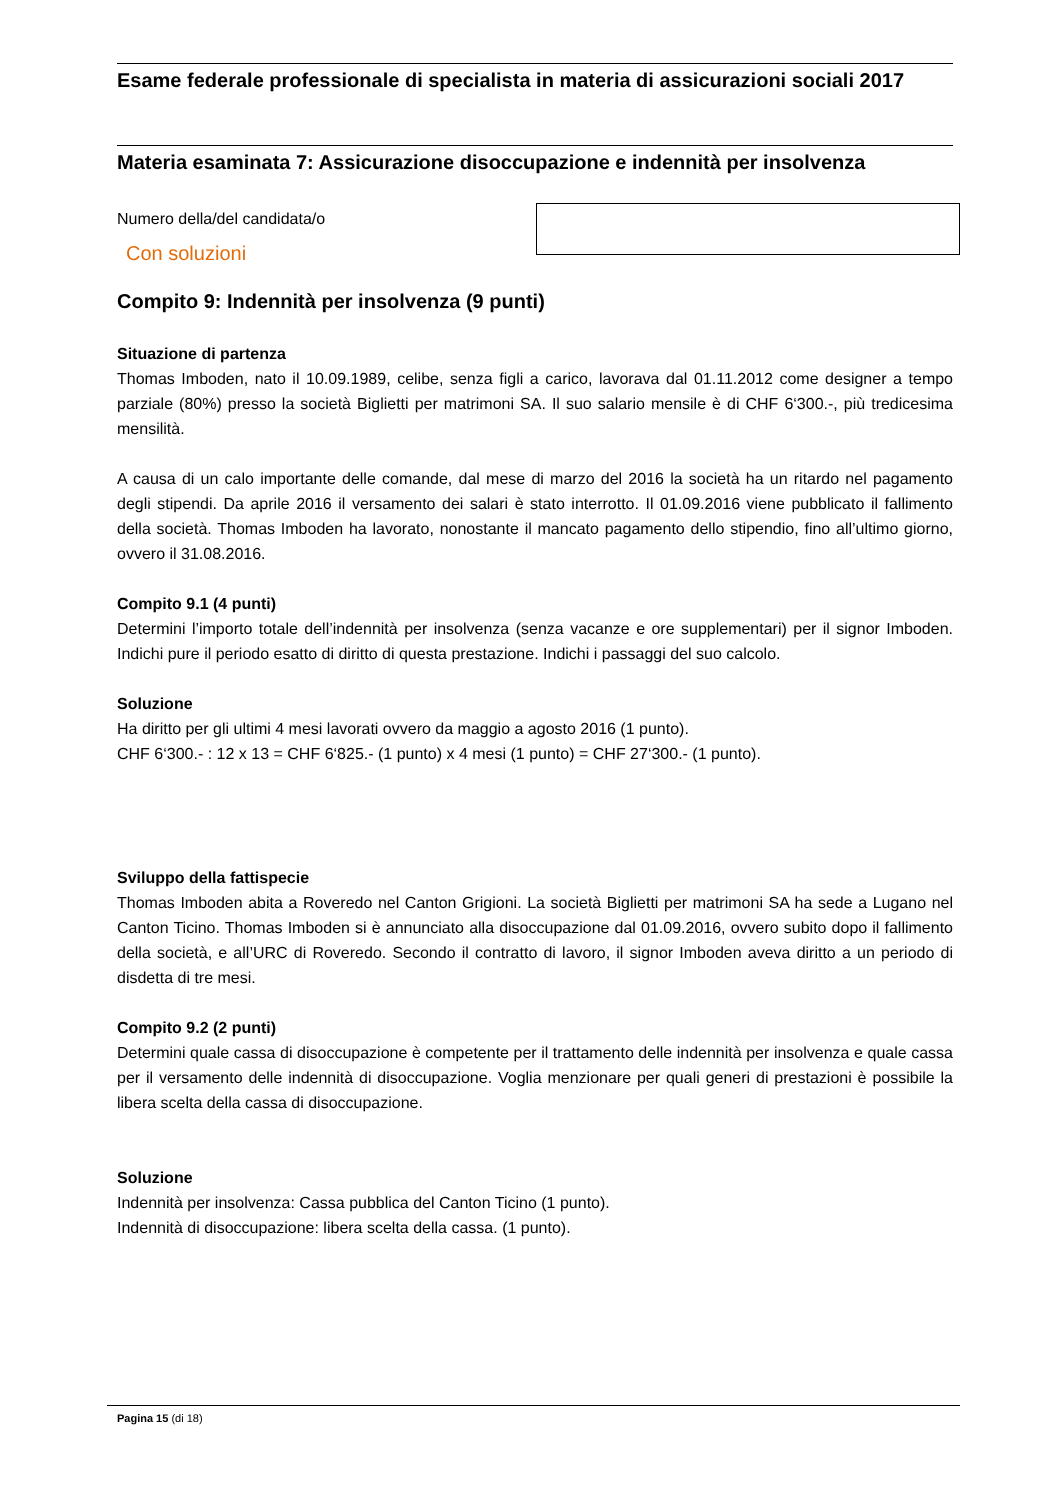Esame federale professionale di specialista in materia di assicurazioni sociali 2017
Materia esaminata 7: Assicurazione disoccupazione e indennità per insolvenza
Numero della/del candidata/o
Con soluzioni
Compito 9: Indennità per insolvenza (9 punti)
Situazione di partenza
Thomas Imboden, nato il 10.09.1989, celibe, senza figli a carico, lavorava dal 01.11.2012 come designer a tempo parziale (80%) presso la società Biglietti per matrimoni SA. Il suo salario mensile è di CHF 6‘300.-, più tredicesima mensilità.
A causa di un calo importante delle comande, dal mese di marzo del 2016 la società ha un ritardo nel pagamento degli stipendi. Da aprile 2016 il versamento dei salari è stato interrotto. Il 01.09.2016 viene pubblicato il fallimento della società. Thomas Imboden ha lavorato, nonostante il mancato pagamento dello stipendio, fino all’ultimo giorno, ovvero il 31.08.2016.
Compito 9.1 (4 punti)
Determini l’importo totale dell’indennità per insolvenza (senza vacanze e ore supplementari) per il signor Imboden. Indichi pure il periodo esatto di diritto di questa prestazione. Indichi i passaggi del suo calcolo.
Soluzione
Ha diritto per gli ultimi 4 mesi lavorati ovvero da maggio a agosto 2016 (1 punto).
CHF 6‘300.- : 12 x 13 = CHF 6‘825.- (1 punto) x 4 mesi (1 punto) = CHF 27‘300.- (1 punto).
Sviluppo della fattispecie
Thomas Imboden abita a Roveredo nel Canton Grigioni. La società Biglietti per matrimoni SA ha sede a Lugano nel Canton Ticino. Thomas Imboden si è annunciato alla disoccupazione dal 01.09.2016, ovvero subito dopo il fallimento della società, e all’URC di Roveredo. Secondo il contratto di lavoro, il signor Imboden aveva diritto a un periodo di disdetta di tre mesi.
Compito 9.2 (2 punti)
Determini quale cassa di disoccupazione è competente per il trattamento delle indennità per insolvenza e quale cassa per il versamento delle indennità di disoccupazione. Voglia menzionare per quali generi di prestazioni è possibile la libera scelta della cassa di disoccupazione.
Soluzione
Indennità per insolvenza: Cassa pubblica del Canton Ticino (1 punto).
Indennità di disoccupazione: libera scelta della cassa. (1 punto).
Pagina 15 (di 18)